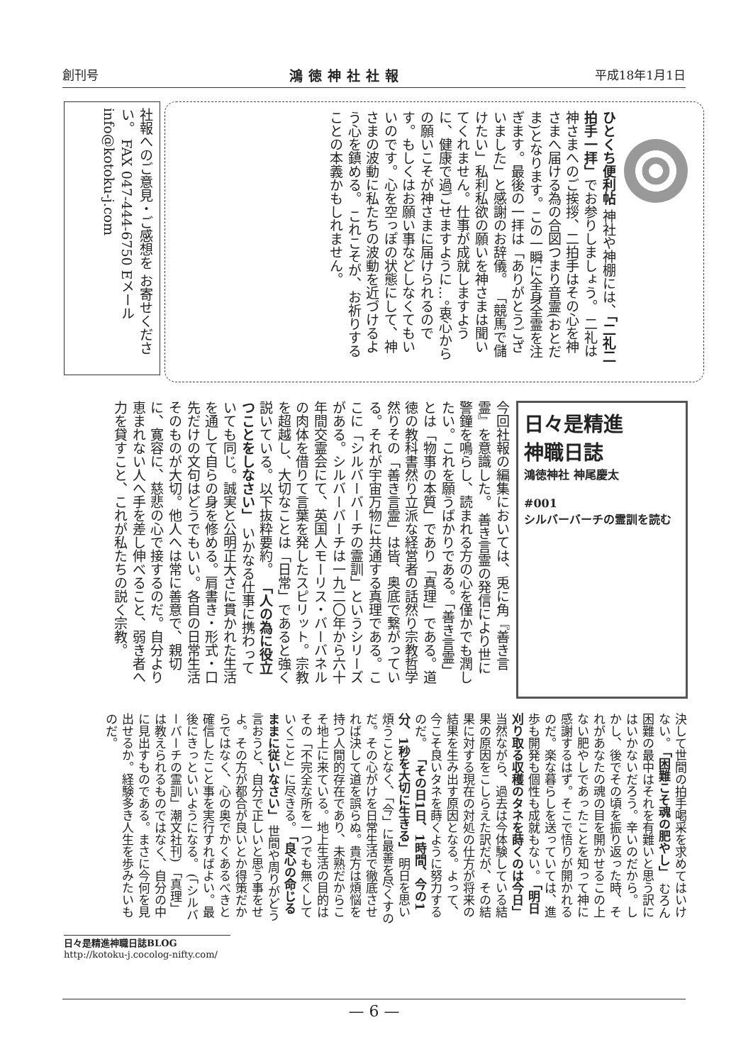創刊号 鴻徳神社社報 平成18年1月1日
社報へのご意見・ご感想を お寄せください。 FAX 047-444-6750 Eメール info@kotoku-j.com
ひとくち便利帖 神社や神棚には、「二礼二拍手一拝」でお参りしましょう。 二礼は神さまへのご挨拶、二拍手はその心を神さまへ届ける為の合図つまり音霊(おとだま)となります。この一瞬に全身全霊を注ぎます。最後の一拝は「ありがとうございました」と感謝のお辞儀。 「競馬で儲けたい」私利私欲の願いを神さまは聞いてくれません。仕事が成就しますように、健康で過ごせますように…。衷心からの願いこそが神さまに届けられるのです。もしくはお願い事などしなくてもいいのです。心を空っぽの状態にして、神さまの波動に私たちの波動を近づけるよう心を鎮める。 これこそが、お祈りすることの本義かもしれません。
日々是精進
神職日誌
鴻徳神社 神尾慶太
#001
シルバーバーチの霊訓を読む
今回社報の編集においては、兎に角『善き言霊』を意識した。 善き言霊の発信により世に警鐘を鳴らし、読まれる方の心を僅かでも潤したい。これを願うばかりである。「善き言霊」とは「物事の本質」であり「真理」である。道徳の教科書然り立派な経営者の話然り宗教哲学然りその「善き言霊」は皆、奥底で繋がっている。それが宇宙万物に共通する真理である。ここに「シルバーバーチの霊訓」というシリーズがある。シルバーバーチは一九二〇年から六十年間交霊会にて、英国人モーリス・バーバネルの肉体を借りて言葉を発したスピリット。宗教を超越し、大切なことは「日常」であると強く説いている。以下抜粋要約。 「人の為に役立つことをしなさい」 いかなる仕事に携わっていても同じ。誠実と公明正大さに貫かれた生活を通して自らの身を修める。肩書き・形式・口先だけの文句はどうでもいい。各自の日常生活そのものが大切。他人へは常に善意で、親切に、寛容に、慈悲の心で接するのだ。自分より恵まれない人へ手を差し伸べること、弱き者へ力を貸すこと、これが私たちの説く宗教。
決して世間の拍手喝采を求めてはいけない。 「困難こそ魂の肥やし」 むろん困難の最中はそれを有難いと思う訳にはいかないだろう。辛いのだから。しかし、後でその頃を振り返った時、それがあなたの魂の目を開かせるこの上ない肥やしであったことを知って神に感謝するはず。そこで悟りが開かれるのだ。楽な暮らしを送っていては、進歩も開発も個性も成就もない。 「明日刈り取る収穫のタネを蒔くのは今日」 当然ながら、過去は今体験している結果の原因をこしらえた訳だが、その結果に対する現在の対処の仕方が将来の結果を生み出す原因となる。よって、今こそ良いタネを蒔くように努力するのだ。 「その日1日、1時間、今の1分、1秒を大切に生きる」 明日を思い煩うことなく、「今」に最善を尽くすのだ。その心がけを日常生活で徹底させれば決して道を誤らぬ。貴方は煩悩を持つ人間的存在であり、未熟だからこそ地上に来ている。地上生活の目的はその「不完全な所を一つでも無くしていくこと」に尽きる。 「良心の命じるままに従いなさい」 世間や周りがどう言おうと、自分で正しいと思う事をせよ。その方が都合が良いとか得策だからではなく、心の奥でかくあるべきと確信したこと事を実行すればよい。最後にきっといいようになる。 (「シルバーバーチの霊訓」潮文社刊) 「真理」は教えられるものではなく、自分の中に見出すものである。まさに今何を見出せるか。経験多き人生を歩みたいものだ。
日々是精進神職日誌BLOG
http://kotoku-j.cocolog-nifty.com/
— 6 —